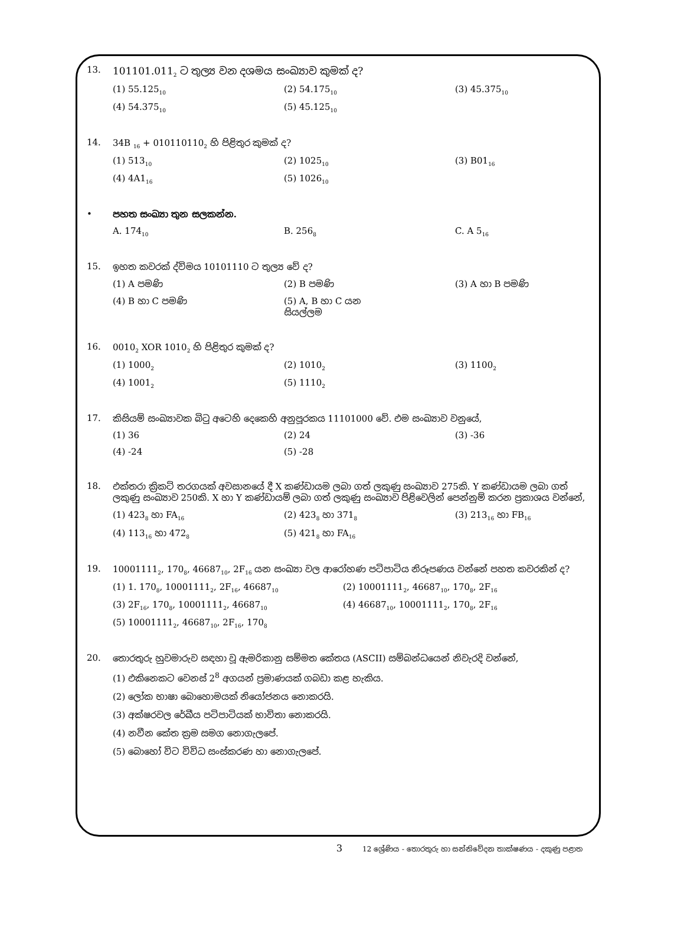13. 101101.011<sub>2</sub> ට තුල්‍ය වන දශමය සංඛ්‍යාව කුමක් ද?
(1) 55.125<sub>10</sub>
(2) 54.175<sub>10</sub>
(3) 45.375<sub>10</sub>
(4) 54.375<sub>10</sub>
(5) 45.125<sub>10</sub>
14. 34B <sub>16</sub> + 010110110<sub>2</sub> හි පිළිතුර කුමක් ද?
(1) 513<sub>10</sub>
(2) 1025<sub>10</sub>
(3) B01<sub>16</sub>
(4) 4A1<sub>16</sub>
(5) 1026<sub>10</sub>
• පහත සංඛ්‍යා තුන සලකන්න.
A. 174<sub>10</sub>
B. 256<sub>8</sub>
C. A 5<sub>16</sub>
15. ඉහත කවරක් ද්විමය 10101110 ට තුල්‍ය වේ ද?
(1) A පමණි (2) B පමණි (3) A හා B පමණි
(4) B හා C පමණි (5) A, B හා C යන සියල්ලම
16. 0010<sub>2</sub> XOR 1010<sub>2</sub> හි පිළිතුර කුමක් ද?
(1) 1000<sub>2</sub>
(2) 1010<sub>2</sub>
(3) 1100<sub>2</sub>
(4) 1001<sub>2</sub>
(5) 1110<sub>2</sub>
17. කිසියම් සංඛ්‍යාවක බිටු අටෙහි දෙකෙහි අනුපූරකය 11101000 වේ. එම සංඛ්‍යාව වනුයේ,
(1) 36 (2) 24 (3) -36
(4) -24 (5) -28
18. එක්තරා ක්‍රිකට් තරගයක් අවසානයේ දී X කණ්ඩායම ලබා ගත් ලකුණු සංඛ්‍යාව 275කි. Y කණ්ඩායම ලබා ගත් ලකුණු සංඛ්‍යාව 250කි. X හා Y කණ්ඩායම් ලබා ගත් ලකුණු සංඛ්‍යාව පිළිවෙලින් පෙන්නුම් කරන ප්‍රකාශය වන්නේ,
(1) 423<sub>8</sub> හා FA<sub>16</sub>
(2) 423<sub>8</sub> හා 371<sub>8</sub>
(3) 213<sub>16</sub> හා FB<sub>16</sub>
(4) 113<sub>16</sub> හා 472<sub>8</sub>
(5) 421<sub>8</sub> හා FA<sub>16</sub>
19. 10001111<sub>2</sub>, 170<sub>8</sub>, 46687<sub>10</sub>, 2F<sub>16</sub> යන සංඛ්‍යා වල ආරෝහණ පටිපාටිය නිරූපණය වන්නේ පහත කවරකින් ද?
(1) 1. 170<sub>8</sub>, 10001111<sub>2</sub>, 2F<sub>16</sub>, 46687<sub>10</sub>
(2) 10001111<sub>2</sub>, 46687<sub>10</sub>, 170<sub>8</sub>, 2F<sub>16</sub>
(3) 2F<sub>16</sub>, 170<sub>8</sub>, 10001111<sub>2</sub>, 46687<sub>10</sub>
(4) 46687<sub>10</sub>, 10001111<sub>2</sub>, 170<sub>8</sub>, 2F<sub>16</sub>
(5) 10001111<sub>2</sub>, 46687<sub>10</sub>, 2F<sub>16</sub>, 170<sub>8</sub>
20. තොරතුරු හුවමාරුව සඳහා වූ ඇමරිකානු සම්මත කේතය (ASCII) සම්බන්ධයෙන් නිවැරදි වන්නේ,
(1) එකිනෙකට වෙනස් 2<sup>8</sup> අගයන් ප්‍රමාණයක් ගබඩා කළ හැකිය.
(2) ලෝක භාෂා බොහොමයක් නියෝජනය නොකරයි.
(3) අක්ෂරවල රේඛීය පටිපාටියක් භාවිතා නොකරයි.
(4) නවීන කේත ක්‍රම සමග නොගැලපේ.
(5) බොහෝ විට විවිධ සංස්කරණ හා නොගැලපේ.
3 12 ශ්‍රේණිය - තොරතුරු හා සන්නිවේදන තාක්ෂණය - දකුණු පළාත